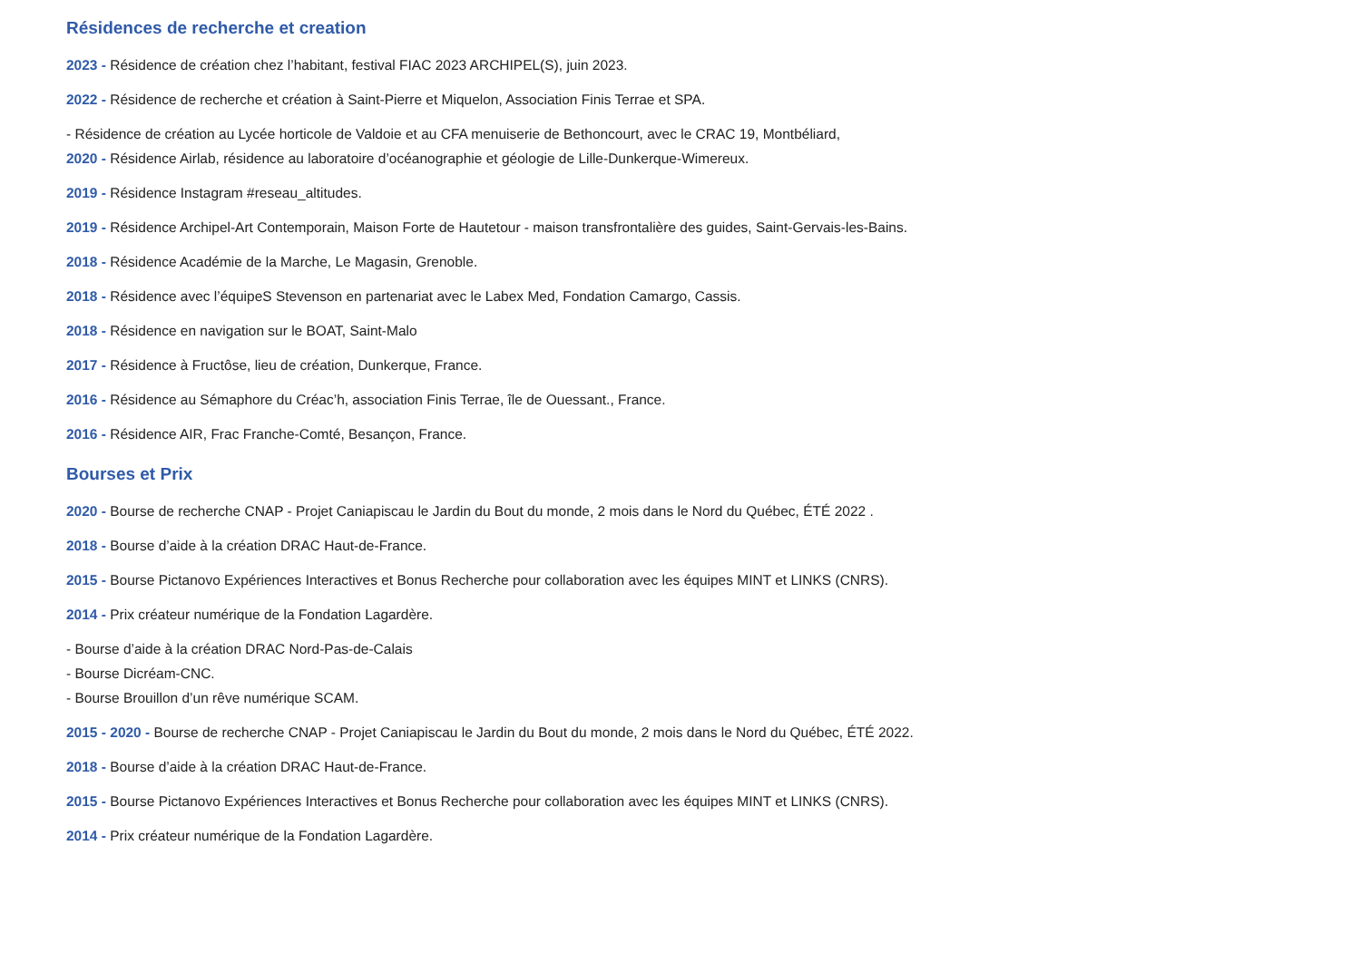Résidences de recherche et creation
2023 - Résidence de création chez l’habitant, festival FIAC 2023 ARCHIPEL(S), juin 2023.
2022 - Résidence de recherche et création à Saint-Pierre et Miquelon, Association Finis Terrae et SPA.
- Résidence de création au Lycée horticole de Valdoie et au CFA menuiserie de Bethoncourt, avec le CRAC 19, Montbéliard,
2020 - Résidence Airlab, résidence au laboratoire d’océanographie et géologie de Lille-Dunkerque-Wimereux.
2019 - Résidence Instagram #reseau_altitudes.
2019 - Résidence Archipel-Art Contemporain, Maison Forte de Hautetour - maison transfrontalière des guides, Saint-Gervais-les-Bains.
2018 - Résidence Académie de la Marche, Le Magasin, Grenoble.
2018 - Résidence avec l’équipeS Stevenson en partenariat avec le Labex Med, Fondation Camargo, Cassis.
2018 - Résidence en navigation sur le BOAT, Saint-Malo
2017 - Résidence à Fructôse, lieu de création, Dunkerque, France.
2016 - Résidence au Sémaphore du Créac’h, association Finis Terrae, île de Ouessant., France.
2016 - Résidence AIR, Frac Franche-Comté, Besançon, France.
Bourses et Prix
2020 - Bourse de recherche CNAP - Projet Caniapiscau le Jardin du Bout du monde, 2 mois dans le Nord du Québec, ÉTÉ 2022 .
2018 - Bourse d’aide à la création DRAC Haut-de-France.
2015 - Bourse Pictanovo Expériences Interactives et Bonus Recherche pour collaboration avec les équipes MINT et LINKS (CNRS).
2014 - Prix créateur numérique de la Fondation Lagardère.
- Bourse d’aide à la création DRAC Nord-Pas-de-Calais
- Bourse Dicréam-CNC.
- Bourse Brouillon d’un rêve numérique SCAM.
2015 - 2020 - Bourse de recherche CNAP - Projet Caniapiscau le Jardin du Bout du monde, 2 mois dans le Nord du Québec, ÉTÉ 2022.
2018 - Bourse d’aide à la création DRAC Haut-de-France.
2015 - Bourse Pictanovo Expériences Interactives et Bonus Recherche pour collaboration avec les équipes MINT et LINKS (CNRS).
2014 - Prix créateur numérique de la Fondation Lagardère.